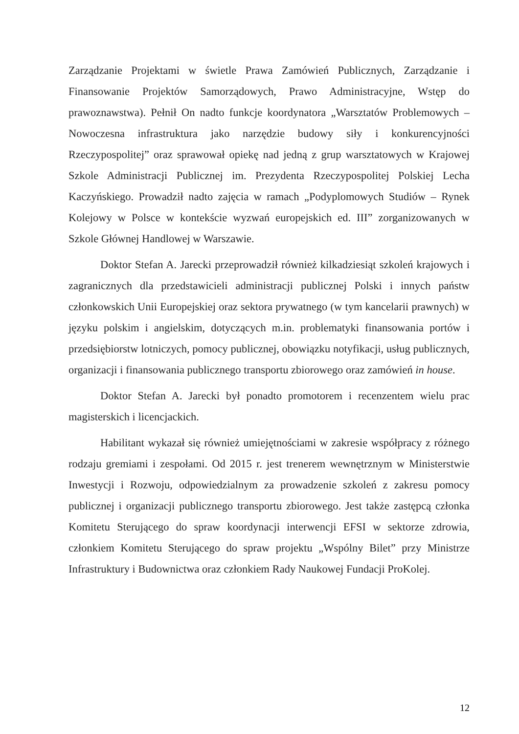Zarządzanie Projektami w świetle Prawa Zamówień Publicznych, Zarządzanie i Finansowanie Projektów Samorządowych, Prawo Administracyjne, Wstęp do prawoznawstwa). Pełnił On nadto funkcje koordynatora „Warsztatów Problemowych – Nowoczesna infrastruktura jako narzędzie budowy siły i konkurencyjności Rzeczypospolitej” oraz sprawował opiekę nad jedną z grup warsztatowych w Krajowej Szkole Administracji Publicznej im. Prezydenta Rzeczypospolitej Polskiej Lecha Kaczyńskiego. Prowadził nadto zajęcia w ramach „Podyplomowych Studiów – Rynek Kolejowy w Polsce w kontekście wyzwań europejskich ed. III” zorganizowanych w Szkole Głównej Handlowej w Warszawie.
Doktor Stefan A. Jarecki przeprowadził również kilkadziesiąt szkoleń krajowych i zagranicznych dla przedstawicieli administracji publicznej Polski i innych państw członkowskich Unii Europejskiej oraz sektora prywatnego (w tym kancelarii prawnych) w języku polskim i angielskim, dotyczących m.in. problematyki finansowania portów i przedsiębiorstw lotniczych, pomocy publicznej, obowiązku notyfikacji, usług publicznych, organizacji i finansowania publicznego transportu zbiorowego oraz zamówień in house.
Doktor Stefan A. Jarecki był ponadto promotorem i recenzentem wielu prac magisterskich i licencjackich.
Habilitant wykazał się również umiejętnościami w zakresie współpracy z różnego rodzaju gremiami i zespołami. Od 2015 r. jest trenerem wewnętrznym w Ministerstwie Inwestycji i Rozwoju, odpowiedzialnym za prowadzenie szkoleń z zakresu pomocy publicznej i organizacji publicznego transportu zbiorowego. Jest także zastępcą członka Komitetu Sterującego do spraw koordynacji interwencji EFSI w sektorze zdrowia, członkiem Komitetu Sterującego do spraw projektu „Wspólny Bilet” przy Ministrze Infrastruktury i Budownictwa oraz członkiem Rady Naukowej Fundacji ProKolej.
12